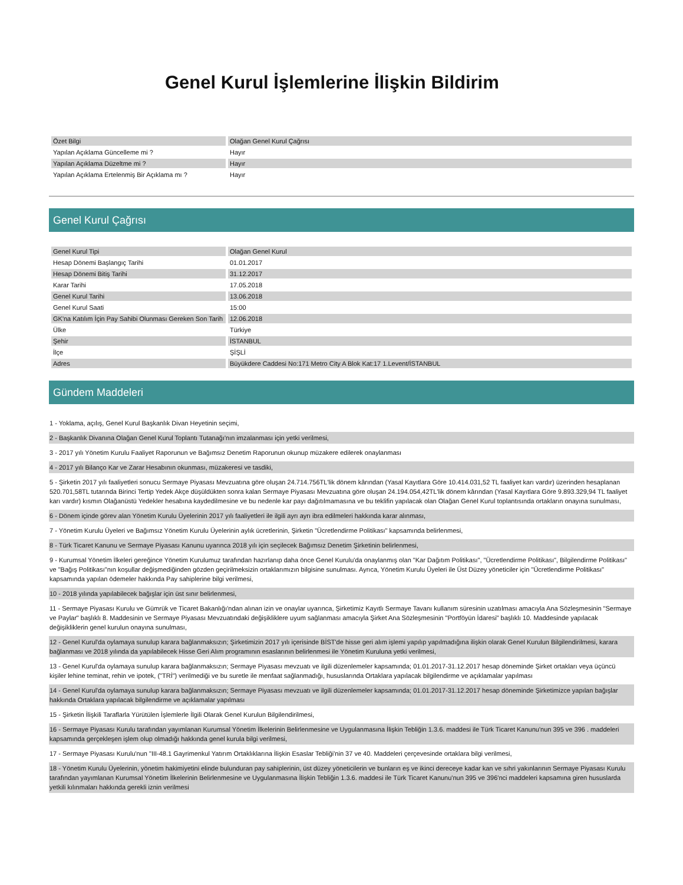Genel Kurul İşlemlerine İlişkin Bildirim
| Özet Bilgi | Olağan Genel Kurul Çağrısı |
| Yapılan Açıklama Güncelleme mi ? | Hayır |
| Yapılan Açıklama Düzeltme mi ? | Hayır |
| Yapılan Açıklama Ertelenmiş Bir Açıklama mı ? | Hayır |
Genel Kurul Çağrısı
| Genel Kurul Tipi | Olağan Genel Kurul |
| Hesap Dönemi Başlangıç Tarihi | 01.01.2017 |
| Hesap Dönemi Bitiş Tarihi | 31.12.2017 |
| Karar Tarihi | 17.05.2018 |
| Genel Kurul Tarihi | 13.06.2018 |
| Genel Kurul Saati | 15:00 |
| GK'na Katılım İçin Pay Sahibi Olunması Gereken Son Tarih | 12.06.2018 |
| Ülke | Türkiye |
| Şehir | İSTANBUL |
| İlçe | ŞİŞLİ |
| Adres | Büyükdere Caddesi No:171 Metro City A Blok Kat:17 1.Levent/İSTANBUL |
Gündem Maddeleri
1 - Yoklama, açılış, Genel Kurul Başkanlık Divan Heyetinin seçimi,
2 - Başkanlık Divanına Olağan Genel Kurul Toplantı Tutanağı'nın imzalanması için yetki verilmesi,
3 - 2017 yılı Yönetim Kurulu Faaliyet Raporunun ve Bağımsız Denetim Raporunun okunup müzakere edilerek onaylanması
4 - 2017 yılı Bilanço Kar ve Zarar Hesabının okunması, müzakeresi ve tasdiki,
5 - Şirketin 2017 yılı faaliyetleri sonucu Sermaye Piyasası Mevzuatına göre oluşan 24.714.756TL'lik dönem kârından (Yasal Kayıtlara Göre 10.414.031,52 TL faaliyet karı vardır) üzerinden hesaplanan 520.701,58TL tutarında Birinci Tertip Yedek Akçe düşüldükten sonra kalan Sermaye Piyasası Mevzuatına göre oluşan 24.194.054,42TL'lik dönem kârından (Yasal Kayıtlara Göre 9.893.329,94 TL faaliyet karı vardır) kısmın Olağanüstü Yedekler hesabına kaydedilmesine ve bu nedenle kar payı dağıtılmamasına ve bu teklifin yapılacak olan Olağan Genel Kurul toplantısında ortakların onayına sunulması,
6 - Dönem içinde görev alan Yönetim Kurulu Üyelerinin 2017 yılı faaliyetleri ile ilgili ayrı ayrı ibra edilmeleri hakkında karar alınması,
7 - Yönetim Kurulu Üyeleri ve Bağımsız Yönetim Kurulu Üyelerinin aylık ücretlerinin, Şirketin "Ücretlendirme Politikası" kapsamında belirlenmesi,
8 - Türk Ticaret Kanunu ve Sermaye Piyasası Kanunu uyarınca 2018 yılı için seçilecek Bağımsız Denetim Şirketinin belirlenmesi,
9 - Kurumsal Yönetim İlkeleri gereğince Yönetim Kurulumuz tarafından hazırlanıp daha önce Genel Kurulu'da onaylanmış olan "Kar Dağıtım Politikası", "Ücretlendirme Politikası", Bilgilendirme Politikası" ve "Bağış Politikası"nın koşullar değişmediğinden gözden geçirilmeksizin ortaklarımızın bilgisine sunulması. Ayrıca, Yönetim Kurulu Üyeleri ile Üst Düzey yöneticiler için "Ücretlendirme Politikası" kapsamında yapılan ödemeler hakkında Pay sahiplerine bilgi verilmesi,
10 - 2018 yılında yapılabilecek bağışlar için üst sınır belirlenmesi,
11 - Sermaye Piyasası Kurulu ve Gümrük ve Ticaret Bakanlığı'ndan alınan izin ve onaylar uyarınca, Şirketimiz Kayıtlı Sermaye Tavanı kullanım süresinin uzatılması amacıyla Ana Sözleşmesinin "Sermaye ve Paylar" başlıklı 8. Maddesinin ve Sermaye Piyasası Mevzuatındaki değişikliklere uyum sağlanması amacıyla Şirket Ana Sözleşmesinin "Portföyün İdaresi" başlıklı 10. Maddesinde yapılacak değişikliklerin genel kurulun onayına sunulması,
12 - Genel Kurul'da oylamaya sunulup karara bağlanmaksızın; Şirketimizin 2017 yılı içerisinde BİST'de hisse geri alım işlemi yapılıp yapılmadığına ilişkin olarak Genel Kurulun Bilgilendirilmesi, karara bağlanması ve 2018 yılında da yapılabilecek Hisse Geri Alım programının esaslarının belirlenmesi ile Yönetim Kuruluna yetki verilmesi,
13 - Genel Kurul'da oylamaya sunulup karara bağlanmaksızın; Sermaye Piyasası mevzuatı ve ilgili düzenlemeler kapsamında; 01.01.2017-31.12.2017 hesap döneminde Şirket ortakları veya üçüncü kişiler lehine teminat, rehin ve ipotek, ("TRİ") verilmediği ve bu suretle ile menfaat sağlanmadığı, hususlarında Ortaklara yapılacak bilgilendirme ve açıklamalar yapılması
14 - Genel Kurul'da oylamaya sunulup karara bağlanmaksızın; Sermaye Piyasası mevzuatı ve ilgili düzenlemeler kapsamında; 01.01.2017-31.12.2017 hesap döneminde Şirketimizce yapılan bağışlar hakkında Ortaklara yapılacak bilgilendirme ve açıklamalar yapılması
15 - Şirketin İlişkili Taraflarla Yürütülen İşlemlerle İlgili Olarak Genel Kurulun Bilgilendirilmesi,
16 - Sermaye Piyasası Kurulu tarafından yayımlanan Kurumsal Yönetim İlkelerinin Belirlenmesine ve Uygulanmasına İlişkin Tebliğin 1.3.6. maddesi ile Türk Ticaret Kanunu'nun 395 ve 396 . maddeleri kapsamında gerçekleşen işlem olup olmadığı hakkında genel kurula bilgi verilmesi,
17 - Sermaye Piyasası Kurulu'nun "III-48.1 Gayrimenkul Yatırım Ortaklıklarına İlişkin Esaslar Tebliği'nin 37 ve 40. Maddeleri çerçevesinde ortaklara bilgi verilmesi,
18 - Yönetim Kurulu Üyelerinin, yönetim hakimiyetini elinde bulunduran pay sahiplerinin, üst düzey yöneticilerin ve bunların eş ve ikinci dereceye kadar kan ve sıhri yakınlarının Sermaye Piyasası Kurulu tarafından yayımlanan Kurumsal Yönetim İlkelerinin Belirlenmesine ve Uygulanmasına İlişkin Tebliğin 1.3.6. maddesi ile Türk Ticaret Kanunu'nun 395 ve 396'nci maddeleri kapsamına giren hususlarda yetkili kılınmaları hakkında gerekli iznin verilmesi